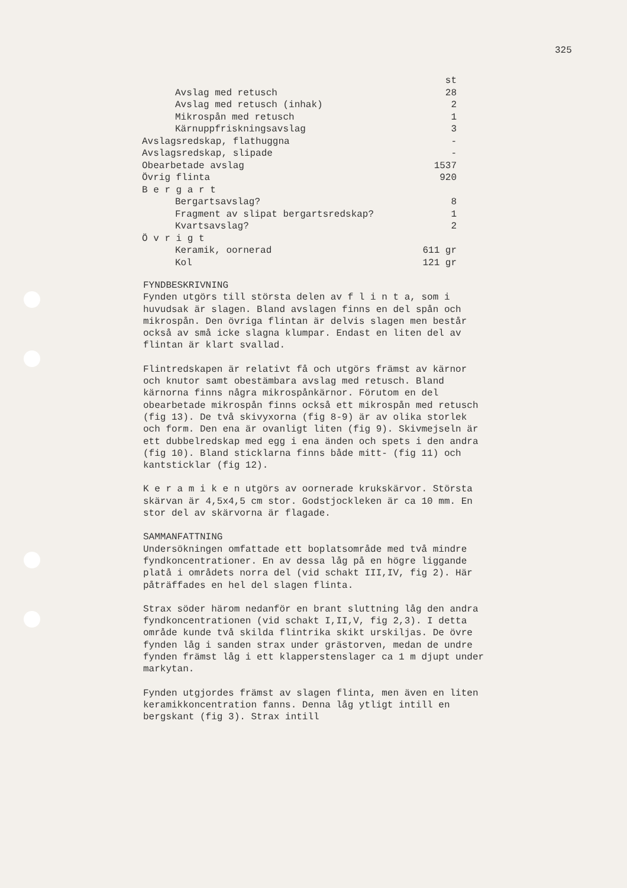325
| | st |
| Avslag med retusch | 28 |
| Avslag med retusch (inhak) | 2 |
| Mikrospån med retusch | 1 |
| Kärnuppfriskningsavslag | 3 |
| Avslagsredskap, flathuggna | - |
| Avslagsredskap, slipade | - |
| Obearbetade avslag | 1537 |
| Övrig flinta | 920 |
| B e r g a r t | |
| Bergartsavslag? | 8 |
| Fragment av slipat bergartsredskap? | 1 |
| Kvartsavslag? | 2 |
| Ö v r i g t | |
| Keramik, oornerad | 611 gr |
| Kol | 121 gr |
FYNDBESKRIVNING
Fynden utgörs till största delen av f l i n t a, som i huvudsak är slagen. Bland avslagen finns en del spån och mikrospån. Den övriga flintan är delvis slagen men består också av små icke slagna klumpar. Endast en liten del av flintan är klart svallad.
Flintredskapen är relativt få och utgörs främst av kärnor och knutor samt obestämbara avslag med retusch. Bland kärnorna finns några mikrospånkärnor. Förutom en del obearbetade mikrospån finns också ett mikrospån med retusch (fig 13). De två skivyxorna (fig 8-9) är av olika storlek och form. Den ena är ovanligt liten (fig 9). Skivmejseln är ett dubbelredskap med egg i ena änden och spets i den andra (fig 10). Bland sticklarna finns både mitt- (fig 11) och kantsticklar (fig 12).
K e r a m i k e n utgörs av oornerade krukskärvor. Största skärvan är 4,5x4,5 cm stor. Godstjockleken är ca 10 mm. En stor del av skärvorna är flagade.
SAMMANFATTNING
Undersökningen omfattade ett boplatsområde med två mindre fyndkoncentrationer. En av dessa låg på en högre liggande platå i områdets norra del (vid schakt III,IV, fig 2). Här påträffades en hel del slagen flinta.
Strax söder härom nedanför en brant sluttning låg den andra fyndkoncentrationen (vid schakt I,II,V, fig 2,3). I detta område kunde två skilda flintrika skikt urskiljas. De övre fynden låg i sanden strax under grästorven, medan de undre fynden främst låg i ett klapperstenslager ca 1 m djupt under markytan.
Fynden utgjordes främst av slagen flinta, men även en liten keramikkoncentration fanns. Denna låg ytligt intill en bergskant (fig 3). Strax intill